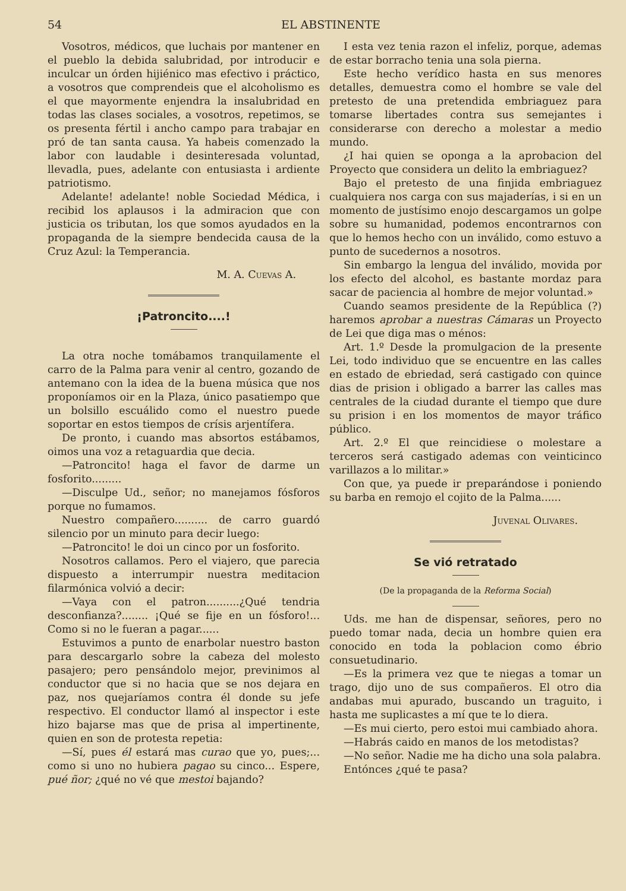54 EL ABSTINENTE
Vosotros, médicos, que luchais por mantener en el pueblo la debida salubridad, por introducir e inculcar un órden hijiénico mas efectivo i práctico, a vosotros que comprendeis que el alcoholismo es el que mayormente enjendra la insalubridad en todas las clases sociales, a vosotros, repetimos, se os presenta fértil i ancho campo para trabajar en pró de tan santa causa. Ya habeis comenzado la labor con laudable i desinteresada voluntad, llevadla, pues, adelante con entusiasta i ardiente patriotismo.
Adelante! adelante! noble Sociedad Médica, i recibid los aplausos i la admiracion que con justicia os tributan, los que somos ayudados en la propaganda de la siempre bendecida causa de la Cruz Azul: la Temperancia.
M. A. Cuevas A.
¡Patroncito....!
La otra noche tomábamos tranquilamente el carro de la Palma para venir al centro, gozando de antemano con la idea de la buena música que nos proponíamos oir en la Plaza, único pasatiempo que un bolsillo escuálido como el nuestro puede soportar en estos tiempos de crísis arjentífera.
De pronto, i cuando mas absortos estábamos, oimos una voz a retaguardia que decia.
—Patroncito! haga el favor de darme un fosforito.........
—Disculpe Ud., señor; no manejamos fósforos porque no fumamos.
Nuestro compañero.......... de carro guardó silencio por un minuto para decir luego:
—Patroncito! le doi un cinco por un fosforito.
Nosotros callamos. Pero el viajero, que parecia dispuesto a interrumpir nuestra meditacion filarmónica volvió a decir:
—Vaya con el patron..........¿Qué tendria desconfianza?........ ¡Qué se fije en un fósforo!... Como si no le fueran a pagar......
Estuvimos a punto de enarbolar nuestro baston para descargarlo sobre la cabeza del molesto pasajero; pero pensándolo mejor, previnimos al conductor que si no hacia que se nos dejara en paz, nos quejaríamos contra él donde su jefe respectivo. El conductor llamó al inspector i este hizo bajarse mas que de prisa al impertinente, quien en son de protesta repetia:
—Sí, pues él estará mas curao que yo, pues;... como si uno no hubiera pagao su cinco... Espere, pué ñor; ¿qué no vé que mestoi bajando?
I esta vez tenia razon el infeliz, porque, ademas de estar borracho tenia una sola pierna.
Este hecho verídico hasta en sus menores detalles, demuestra como el hombre se vale del pretesto de una pretendida embriaguez para tomarse libertades contra sus semejantes i considerarse con derecho a molestar a medio mundo.
¿I hai quien se oponga a la aprobacion del Proyecto que considera un delito la embriaguez?
Bajo el pretesto de una finjida embriaguez cualquiera nos carga con sus majaderías, i si en un momento de justísimo enojo descargamos un golpe sobre su humanidad, podemos encontrarnos con que lo hemos hecho con un inválido, como estuvo a punto de sucedernos a nosotros.
Sin embargo la lengua del inválido, movida por los efecto del alcohol, es bastante mordaz para sacar de paciencia al hombre de mejor voluntad.»
Cuando seamos presidente de la República (?) haremos aprobar a nuestras Cámaras un Proyecto de Lei que diga mas o ménos:
Art. 1.º Desde la promulgacion de la presente Lei, todo individuo que se encuentre en las calles en estado de ebriedad, será castigado con quince dias de prision i obligado a barrer las calles mas centrales de la ciudad durante el tiempo que dure su prision i en los momentos de mayor tráfico público.
Art. 2.º El que reincidiese o molestare a terceros será castigado ademas con veinticinco varillazos a lo militar.»
Con que, ya puede ir preparándose i poniendo su barba en remojo el cojito de la Palma......
Juvenal Olivares.
Se vió retratado
(De la propaganda de la Reforma Social)
Uds. me han de dispensar, señores, pero no puedo tomar nada, decia un hombre quien era conocido en toda la poblacion como ébrio consuetudinario.
—Es la primera vez que te niegas a tomar un trago, dijo uno de sus compañeros. El otro dia andabas mui apurado, buscando un traguito, i hasta me suplicastes a mí que te lo diera.
—Es mui cierto, pero estoi mui cambiado ahora.
—Habrás caido en manos de los metodistas?
—No señor. Nadie me ha dicho una sola palabra.
Entónces ¿qué te pasa?